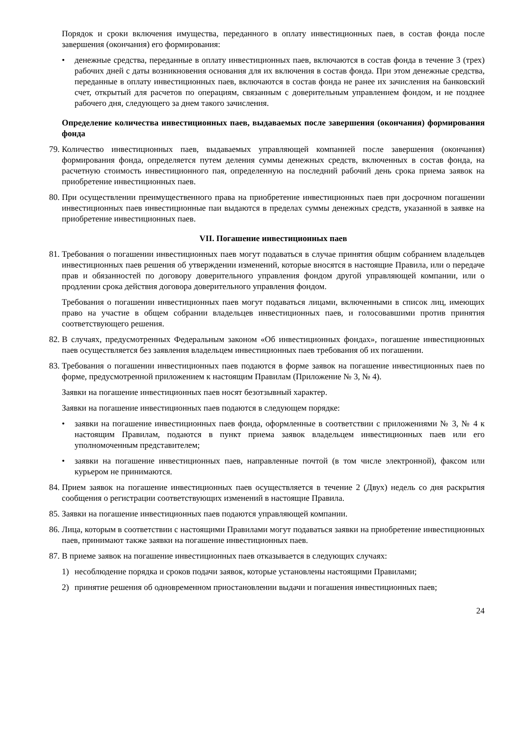Порядок и сроки включения имущества, переданного в оплату инвестиционных паев, в состав фонда после завершения (окончания) его формирования:
• денежные средства, переданные в оплату инвестиционных паев, включаются в состав фонда в течение 3 (трех) рабочих дней с даты возникновения основания для их включения в состав фонда. При этом денежные средства, переданные в оплату инвестиционных паев, включаются в состав фонда не ранее их зачисления на банковский счет, открытый для расчетов по операциям, связанным с доверительным управлением фондом, и не позднее рабочего дня, следующего за днем такого зачисления.
Определение количества инвестиционных паев, выдаваемых после завершения (окончания) формирования фонда
79. Количество инвестиционных паев, выдаваемых управляющей компанией после завершения (окончания) формирования фонда, определяется путем деления суммы денежных средств, включенных в состав фонда, на расчетную стоимость инвестиционного пая, определенную на последний рабочий день срока приема заявок на приобретение инвестиционных паев.
80. При осуществлении преимущественного права на приобретение инвестиционных паев при досрочном погашении инвестиционных паев инвестиционные паи выдаются в пределах суммы денежных средств, указанной в заявке на приобретение инвестиционных паев.
VII. Погашение инвестиционных паев
81. Требования о погашении инвестиционных паев могут подаваться в случае принятия общим собранием владельцев инвестиционных паев решения об утверждении изменений, которые вносятся в настоящие Правила, или о передаче прав и обязанностей по договору доверительного управления фондом другой управляющей компании, или о продлении срока действия договора доверительного управления фондом.
Требования о погашении инвестиционных паев могут подаваться лицами, включенными в список лиц, имеющих право на участие в общем собрании владельцев инвестиционных паев, и голосовавшими против принятия соответствующего решения.
82. В случаях, предусмотренных Федеральным законом «Об инвестиционных фондах», погашение инвестиционных паев осуществляется без заявления владельцем инвестиционных паев требования об их погашении.
83. Требования о погашении инвестиционных паев подаются в форме заявок на погашение инвестиционных паев по форме, предусмотренной приложением к настоящим Правилам (Приложение № 3, № 4).
Заявки на погашение инвестиционных паев носят безотзывный характер.
Заявки на погашение инвестиционных паев подаются в следующем порядке:
• заявки на погашение инвестиционных паев фонда, оформленные в соответствии с приложениями № 3, № 4 к настоящим Правилам, подаются в пункт приема заявок владельцем инвестиционных паев или его уполномоченным представителем;
• заявки на погашение инвестиционных паев, направленные почтой (в том числе электронной), факсом или курьером не принимаются.
84. Прием заявок на погашение инвестиционных паев осуществляется в течение 2 (Двух) недель со дня раскрытия сообщения о регистрации соответствующих изменений в настоящие Правила.
85. Заявки на погашение инвестиционных паев подаются управляющей компании.
86. Лица, которым в соответствии с настоящими Правилами могут подаваться заявки на приобретение инвестиционных паев, принимают также заявки на погашение инвестиционных паев.
87. В приеме заявок на погашение инвестиционных паев отказывается в следующих случаях:
1) несоблюдение порядка и сроков подачи заявок, которые установлены настоящими Правилами;
2) принятие решения об одновременном приостановлении выдачи и погашения инвестиционных паев;
24